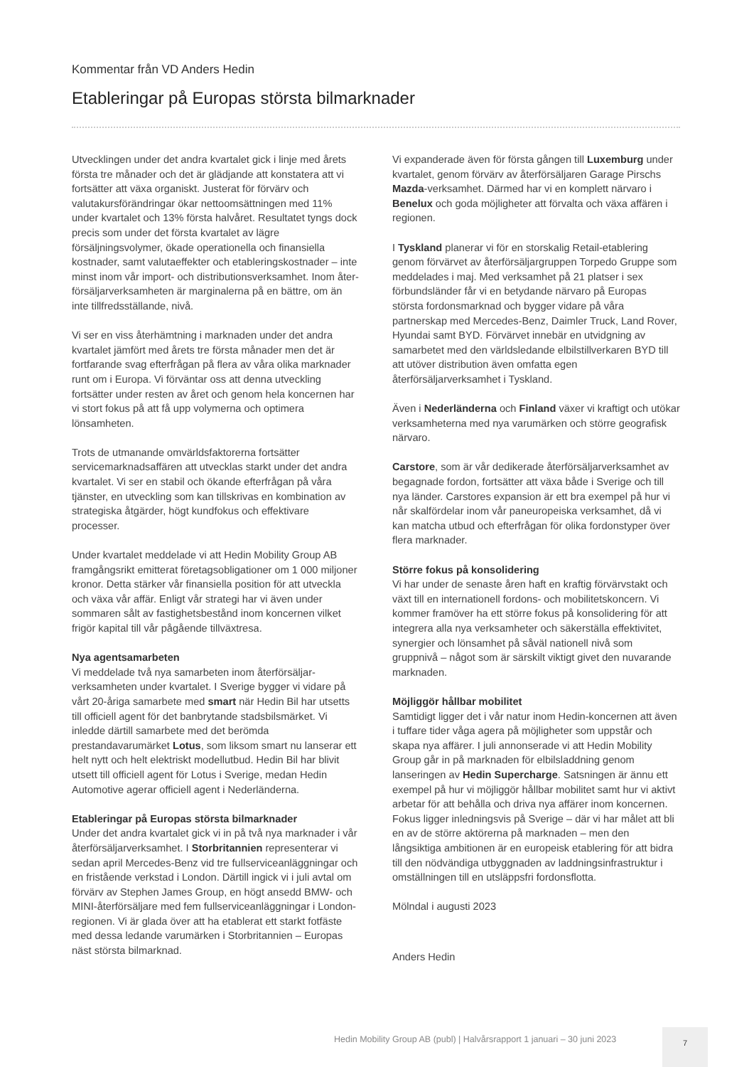Kommentar från VD Anders Hedin
Etableringar på Europas största bilmarknader
Utvecklingen under det andra kvartalet gick i linje med årets första tre månader och det är glädjande att konstatera att vi fortsätter att växa organiskt. Justerat för förvärv och valutakursförändringar ökar nettoomsättningen med 11% under kvartalet och 13% första halvåret. Resultatet tyngs dock precis som under det första kvartalet av lägre försäljningsvolymer, ökade operationella och finansiella kostnader, samt valuta­effekter och etableringskostnader – inte minst inom vår import- och distributionsverksamhet. Inom åter­försäljarverksamheten är marginalerna på en bättre, om än inte tillfredsställande, nivå.
Vi ser en viss återhämtning i marknaden under det andra kvartalet jämfört med årets tre första månader men det är fortfarande svag efterfrågan på flera av våra olika marknader runt om i Europa. Vi förväntar oss att denna utveckling fortsätter under resten av året och genom hela koncernen har vi stort fokus på att få upp volymerna och optimera lönsamheten.
Trots de utmanande omvärldsfaktorerna fortsätter servicemarknadsaffären att utvecklas starkt under det andra kvartalet. Vi ser en stabil och ökande efter­frågan på våra tjänster, en utveckling som kan tillskrivas en kombination av strategiska åtgärder, högt kundfokus och effektivare processer.
Under kvartalet meddelade vi att Hedin Mobility Group AB framgångsrikt emitterat företagsobligationer om 1 000 miljoner kronor. Detta stärker vår finansiella position för att utveckla och växa vår affär. Enligt vår strategi har vi även under sommaren sålt av fastighets­bestånd inom koncernen vilket frigör kapital till vår pågående tillväxtresa.
Nya agentsamarbeten
Vi meddelade två nya samarbeten inom återförsäljar­verksamheten under kvartalet. I Sverige bygger vi vidare på vårt 20-åriga samarbete med smart när Hedin Bil har utsetts till officiell agent för det banbrytande stadsbilsmärket. Vi inledde därtill samarbete med det berömda prestandavarumärket Lotus, som liksom smart nu lanserar ett helt nytt och helt elektriskt modellutbud. Hedin Bil har blivit utsett till officiell agent för Lotus i Sverige, medan Hedin Automotive agerar officiell agent i Nederländerna.
Etableringar på Europas största bilmarknader
Under det andra kvartalet gick vi in på två nya marknader i vår återförsäljarverksamhet. I Storbritannien represen­terar vi sedan april Mercedes-Benz vid tre fullservice­anläggningar och en fristående verkstad i London. Därtill ingick vi i juli avtal om förvärv av Stephen James Group, en högt ansedd BMW- och MINI-återförsäljare med fem fullserviceanläggningar i London-regionen. Vi är glada över att ha etablerat ett starkt fotfäste med dessa ledande varumärken i Storbritannien – Europas näst största bilmarknad.
Vi expanderade även för första gången till Luxemburg under kvartalet, genom förvärv av återförsäljaren Garage Pirschs Mazda-verksamhet. Därmed har vi en komplett närvaro i Benelux och goda möjligheter att förvalta och växa affären i regionen.
I Tyskland planerar vi för en storskalig Retail-etablering genom förvärvet av återförsäljargruppen Torpedo Gruppe som meddelades i maj. Med verksamhet på 21 platser i sex förbundsländer får vi en betydande närvaro på Europas största fordonsmarknad och bygger vidare på våra partnerskap med Mercedes-Benz, Daimler Truck, Land Rover, Hyundai samt BYD. Förvärvet innebär en utvidgning av samarbetet med den världsledande elbilstillverkaren BYD till att utöver distribution även omfatta egen återförsäljarverksamhet i Tyskland.
Även i Nederländerna och Finland växer vi kraftigt och utökar verksamheterna med nya varumärken och större geografisk närvaro.
Carstore, som är vår dedikerade återförsäljarverksamhet av begagnade fordon, fortsätter att växa både i Sverige och till nya länder. Carstores expansion är ett bra exempel på hur vi når skalfördelar inom vår pan­europeiska verksamhet, då vi kan matcha utbud och efterfrågan för olika fordonstyper över flera marknader.
Större fokus på konsolidering
Vi har under de senaste åren haft en kraftig förvärvstakt och växt till en internationell fordons- och mobilitets­koncern. Vi kommer framöver ha ett större fokus på konsolidering för att integrera alla nya verksamheter och säkerställa effektivitet, synergier och lönsamhet på såväl nationell nivå som gruppnivå – något som är särskilt viktigt givet den nuvarande marknaden.
Möjliggör hållbar mobilitet
Samtidigt ligger det i vår natur inom Hedin-koncernen att även i tuffare tider våga agera på möjligheter som uppstår och skapa nya affärer. I juli annonserade vi att Hedin Mobility Group går in på marknaden för el­bilsladdning genom lanseringen av Hedin Supercharge. Satsningen är ännu ett exempel på hur vi möjliggör hållbar mobilitet samt hur vi aktivt arbetar för att behålla och driva nya affärer inom koncernen. Fokus ligger inledningsvis på Sverige – där vi har målet att bli en av de större aktörerna på marknaden – men den långsiktiga ambitionen är en europeisk etablering för att bidra till den nödvändiga utbyggnaden av laddnings­infrastruktur i omställningen till en utsläppsfri fordons­flotta.
Mölndal i augusti 2023
Anders Hedin
Hedin Mobility Group AB (publ) | Halvårsrapport 1 januari – 30 juni 2023
7